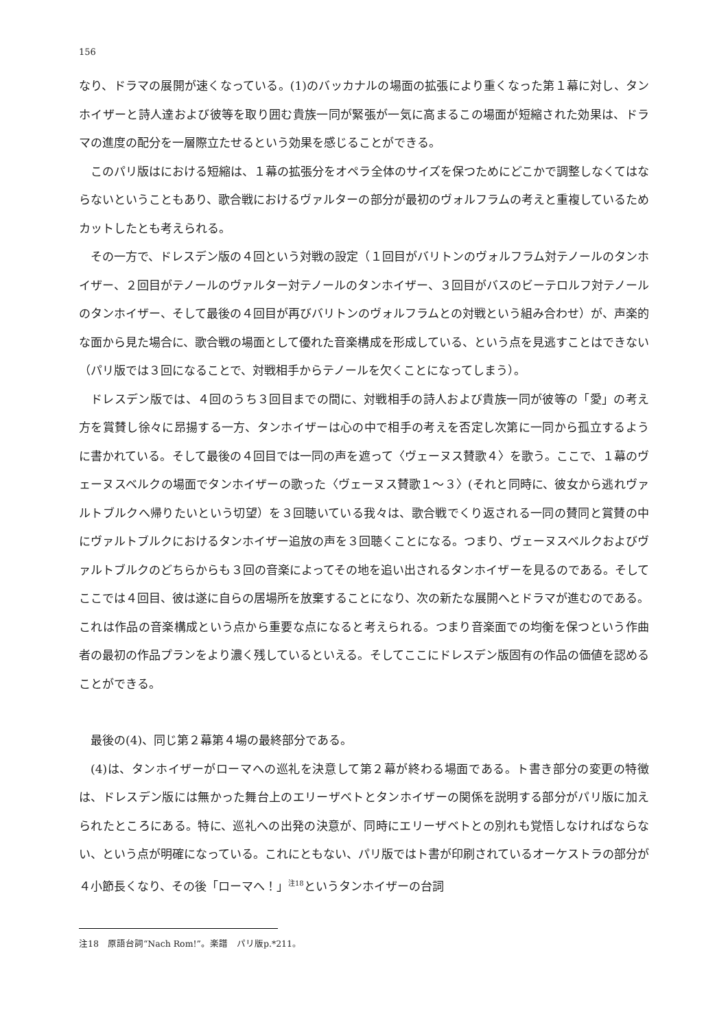156
なり、ドラマの展開が速くなっている。(1)のバッカナルの場面の拡張により重くなった第１幕に対し、タンホイザーと詩人達および彼等を取り囲む貴族一同が緊張が一気に高まるこの場面が短縮された効果は、ドラマの進度の配分を一層際立たせるという効果を感じることができる。
このパリ版はにおける短縮は、１幕の拡張分をオペラ全体のサイズを保つためにどこかで調整しなくてはならないということもあり、歌合戦におけるヴァルターの部分が最初のヴォルフラムの考えと重複しているためカットしたとも考えられる。
その一方で、ドレスデン版の４回という対戦の設定（１回目がバリトンのヴォルフラム対テノールのタンホイザー、２回目がテノールのヴァルター対テノールのタンホイザー、３回目がバスのビーテロルフ対テノールのタンホイザー、そして最後の４回目が再びバリトンのヴォルフラムとの対戦という組み合わせ）が、声楽的な面から見た場合に、歌合戦の場面として優れた音楽構成を形成している、という点を見逃すことはできない（パリ版では３回になることで、対戦相手からテノールを欠くことになってしまう）。
ドレスデン版では、４回のうち３回目までの間に、対戦相手の詩人および貴族一同が彼等の「愛」の考え方を賞賛し徐々に昂揚する一方、タンホイザーは心の中で相手の考えを否定し次第に一同から孤立するように書かれている。そして最後の４回目では一同の声を遮って〈ヴェーヌス賛歌４〉を歌う。ここで、１幕のヴェーヌスベルクの場面でタンホイザーの歌った〈ヴェーヌス賛歌１～３〉(それと同時に、彼女から逃れヴァルトブルクへ帰りたいという切望）を３回聴いている我々は、歌合戦でくり返される一同の賛同と賞賛の中にヴァルトブルクにおけるタンホイザー追放の声を３回聴くことになる。つまり、ヴェーヌスベルクおよびヴァルトブルクのどちらからも３回の音楽によってその地を追い出されるタンホイザーを見るのである。そしてここでは４回目、彼は遂に自らの居場所を放棄することになり、次の新たな展開へとドラマが進むのである。これは作品の音楽構成という点から重要な点になると考えられる。つまり音楽面での均衡を保つという作曲者の最初の作品プランをより濃く残しているといえる。そしてここにドレスデン版固有の作品の価値を認めることができる。
最後の(4)、同じ第２幕第４場の最終部分である。
(4)は、タンホイザーがローマへの巡礼を決意して第２幕が終わる場面である。ト書き部分の変更の特徴は、ドレスデン版には無かった舞台上のエリーザベトとタンホイザーの関係を説明する部分がパリ版に加えられたところにある。特に、巡礼への出発の決意が、同時にエリーザベトとの別れも覚悟しなければならない、という点が明確になっている。これにともない、パリ版ではト書が印刷されているオーケストラの部分が４小節長くなり、その後「ローマへ！」<sup>注18</sup>というタンホイザーの台詞
注18　原語台詞“Nach Rom!”。楽譜　パリ版p.*211。